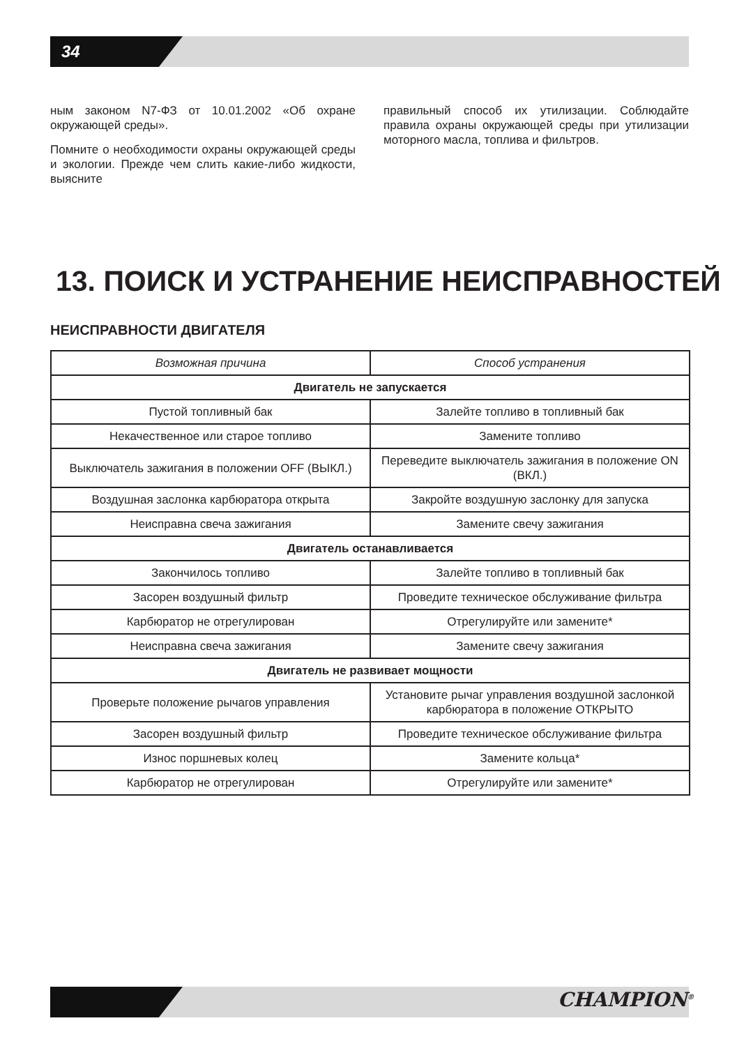34
ным законом N7-ФЗ от 10.01.2002 «Об охране окружающей среды».
Помните о необходимости охраны окружающей среды и экологии. Прежде чем слить какие-либо жидкости, выясните
правильный способ их утилизации. Соблюдайте правила охраны окружающей среды при утилизации моторного масла, топлива и фильтров.
13. ПОИСК И УСТРАНЕНИЕ НЕИСПРАВНОСТЕЙ
НЕИСПРАВНОСТИ ДВИГАТЕЛЯ
| Возможная причина | Способ устранения |
| --- | --- |
| Двигатель не запускается | |
| Пустой топливный бак | Залейте топливо в топливный бак |
| Некачественное или старое топливо | Замените топливо |
| Выключатель зажигания в положении OFF (ВЫКЛ.) | Переведите выключатель зажигания в положение ON (ВКЛ.) |
| Воздушная заслонка карбюратора открыта | Закройте воздушную заслонку для запуска |
| Неисправна свеча зажигания | Замените свечу зажигания |
| Двигатель останавливается | |
| Закончилось топливо | Залейте топливо в топливный бак |
| Засорен воздушный фильтр | Проведите техническое обслуживание фильтра |
| Карбюратор не отрегулирован | Отрегулируйте или замените* |
| Неисправна свеча зажигания | Замените свечу зажигания |
| Двигатель не развивает мощности | |
| Проверьте положение рычагов управления | Установите рычаг управления воздушной заслонкой карбюратора в положение ОТКРЫТО |
| Засорен воздушный фильтр | Проведите техническое обслуживание фильтра |
| Износ поршневых колец | Замените кольца* |
| Карбюратор не отрегулирован | Отрегулируйте или замените* |
CHAMPION<sup>®</sup>